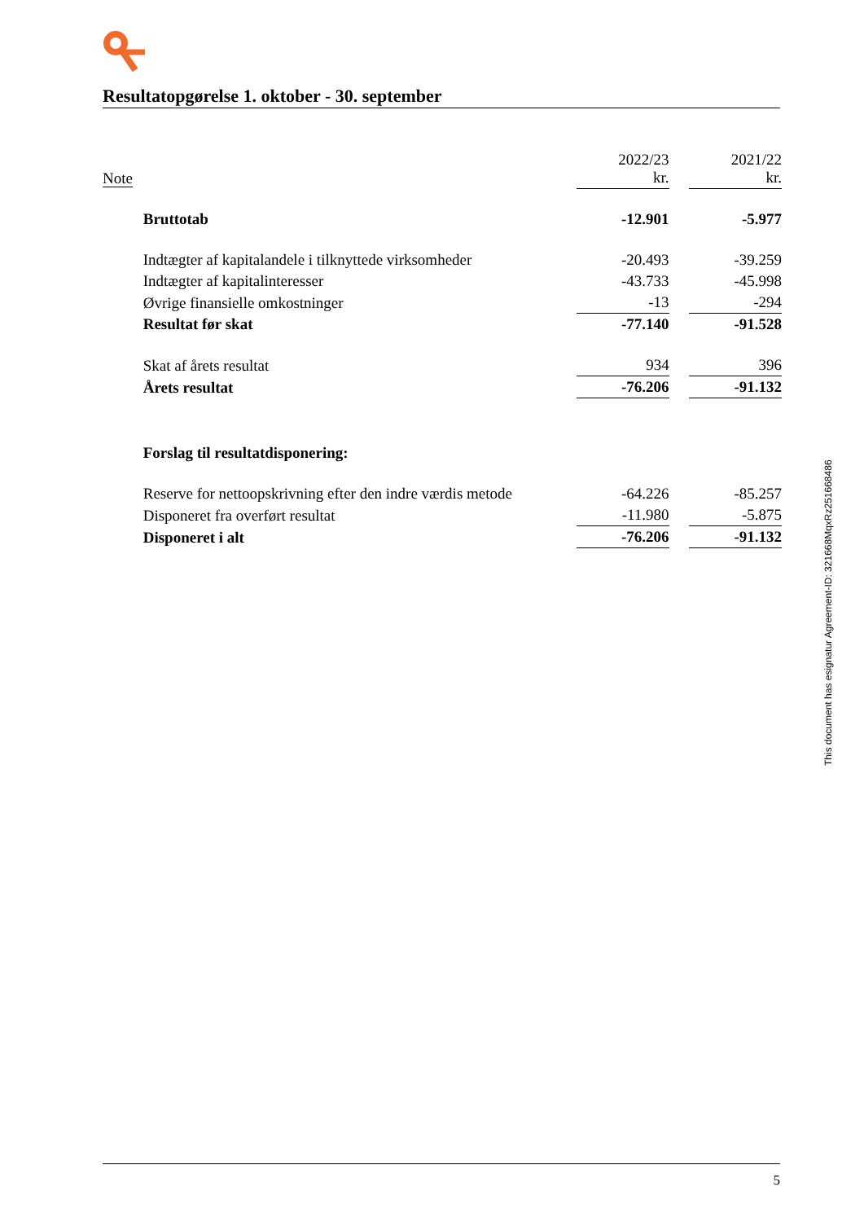Resultatopgørelse 1. oktober - 30. september
| Note | | 2022/23 kr. | | 2021/22 kr. |
| | Bruttotab | -12.901 | | -5.977 |
| | Indtægter af kapitalandele i tilknyttede virksomheder | -20.493 | | -39.259 |
| | Indtægter af kapitalinteresser | -43.733 | | -45.998 |
| | Øvrige finansielle omkostninger | -13 | | -294 |
| | Resultat før skat | -77.140 | | -91.528 |
| | Skat af årets resultat | 934 | | 396 |
| | Årets resultat | -76.206 | | -91.132 |
| | Forslag til resultatdisponering: | | | |
| | Reserve for nettoopskrivning efter den indre værdis metode | -64.226 | | -85.257 |
| | Disponeret fra overført resultat | -11.980 | | -5.875 |
| | Disponeret i alt | -76.206 | | -91.132 |
This document has esignatur Agreement-ID: 321668MqxRz251668486
5